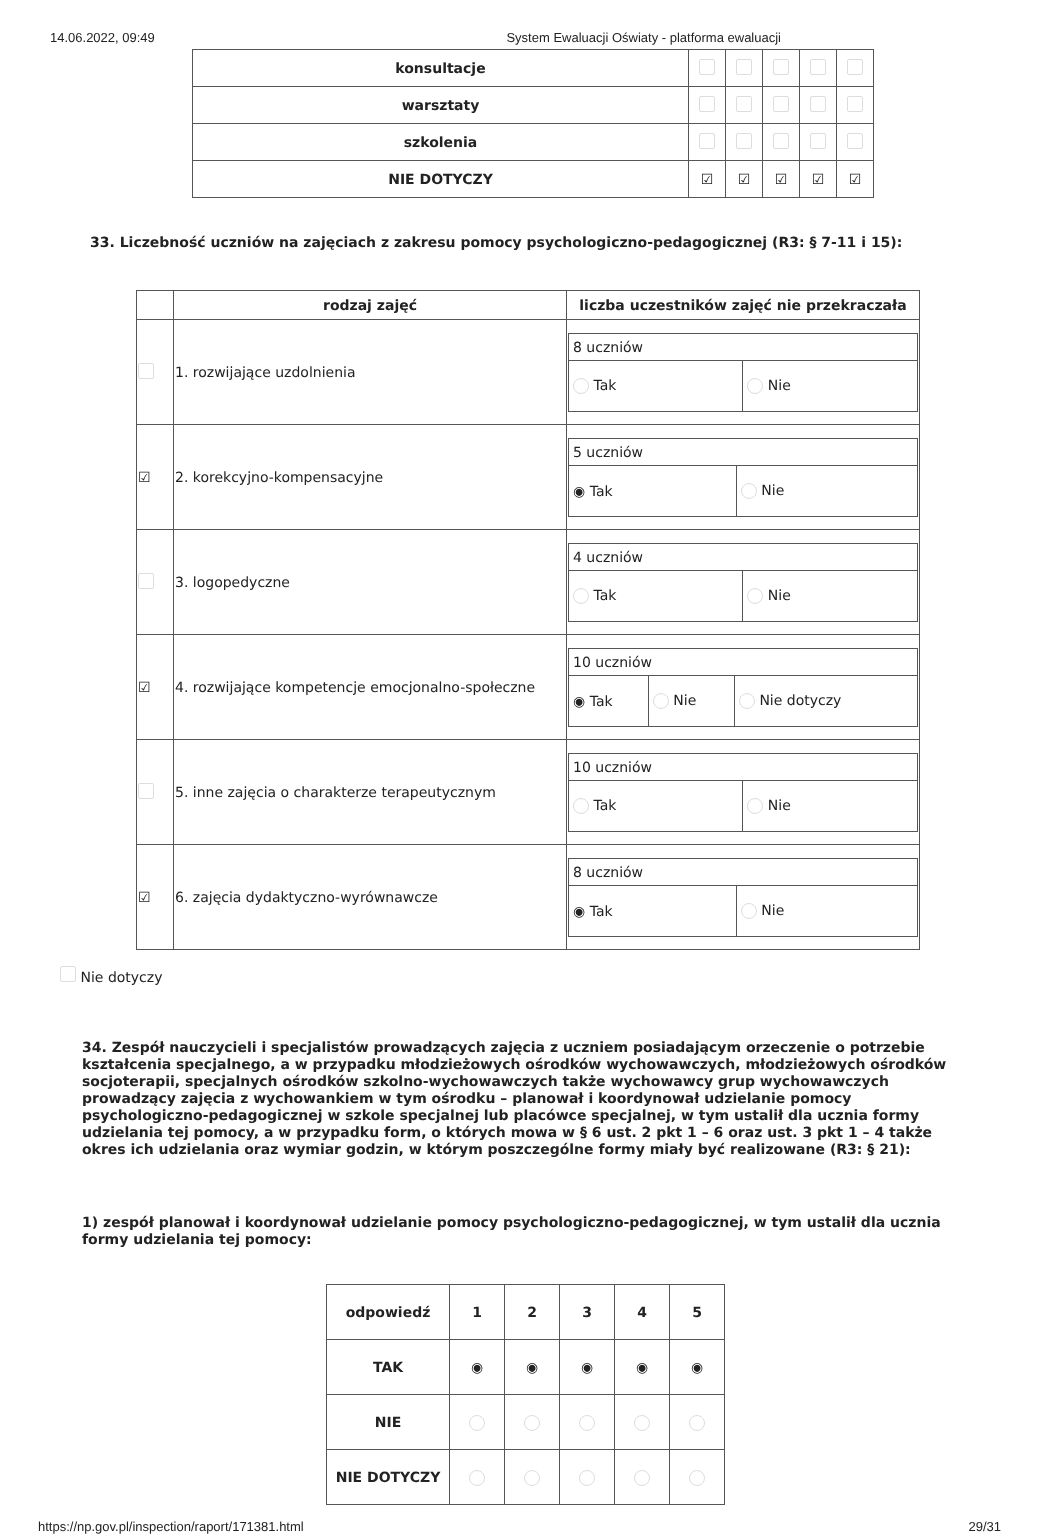14.06.2022, 09:49 System Ewaluacji Oświaty - platforma ewaluacji
| konsultacje | | | | | |
| warsztaty | | | | | |
| szkolenia | | | | | |
| NIE DOTYCZY | ☑ | ☑ | ☑ | ☑ | ☑ |
33. Liczebność uczniów na zajęciach z zakresu pomocy psychologiczno-pedagogicznej (R3: § 7-11 i 15):
| | rodzaj zajęć | liczba uczestników zajęć nie przekraczała |
| --- | --- | --- |
| | 1. rozwijające uzdolnienia | / 8 uczniów / / / Tak / Nie / |
| ☑ | 2. korekcyjno-kompensacyjne | / 5 uczniów / / / ◉ Tak / Nie / |
| | 3. logopedyczne | / 4 uczniów / / / Tak / Nie / |
| ☑ | 4. rozwijające kompetencje emocjonalno-społeczne | / 10 uczniów / / / / ◉ Tak / Nie / Nie dotyczy / |
| | 5. inne zajęcia o charakterze terapeutycznym | / 10 uczniów / / / Tak / Nie / |
| ☑ | 6. zajęcia dydaktyczno-wyrównawcze | / 8 uczniów / / / ◉ Tak / Nie / |
Nie dotyczy
34. Zespół nauczycieli i specjalistów prowadzących zajęcia z uczniem posiadającym orzeczenie o potrzebie kształcenia specjalnego, a w przypadku młodzieżowych ośrodków wychowawczych, młodzieżowych ośrodków socjoterapii, specjalnych ośrodków szkolno-wychowawczych także wychowawcy grup wychowawczych prowadzący zajęcia z wychowankiem w tym ośrodku – planował i koordynował udzielanie pomocy psychologiczno-pedagogicznej w szkole specjalnej lub placówce specjalnej, w tym ustalił dla ucznia formy udzielania tej pomocy, a w przypadku form, o których mowa w § 6 ust. 2 pkt 1 – 6 oraz ust. 3 pkt 1 – 4 także okres ich udzielania oraz wymiar godzin, w którym poszczególne formy miały być realizowane (R3: § 21):
1) zespół planował i koordynował udzielanie pomocy psychologiczno-pedagogicznej, w tym ustalił dla ucznia formy udzielania tej pomocy:
| odpowiedź | 1 | 2 | 3 | 4 | 5 |
| TAK | ◉ | ◉ | ◉ | ◉ | ◉ |
| NIE | | | | | |
| NIE DOTYCZY | | | | | |
https://np.gov.pl/inspection/raport/171381.html 29/31